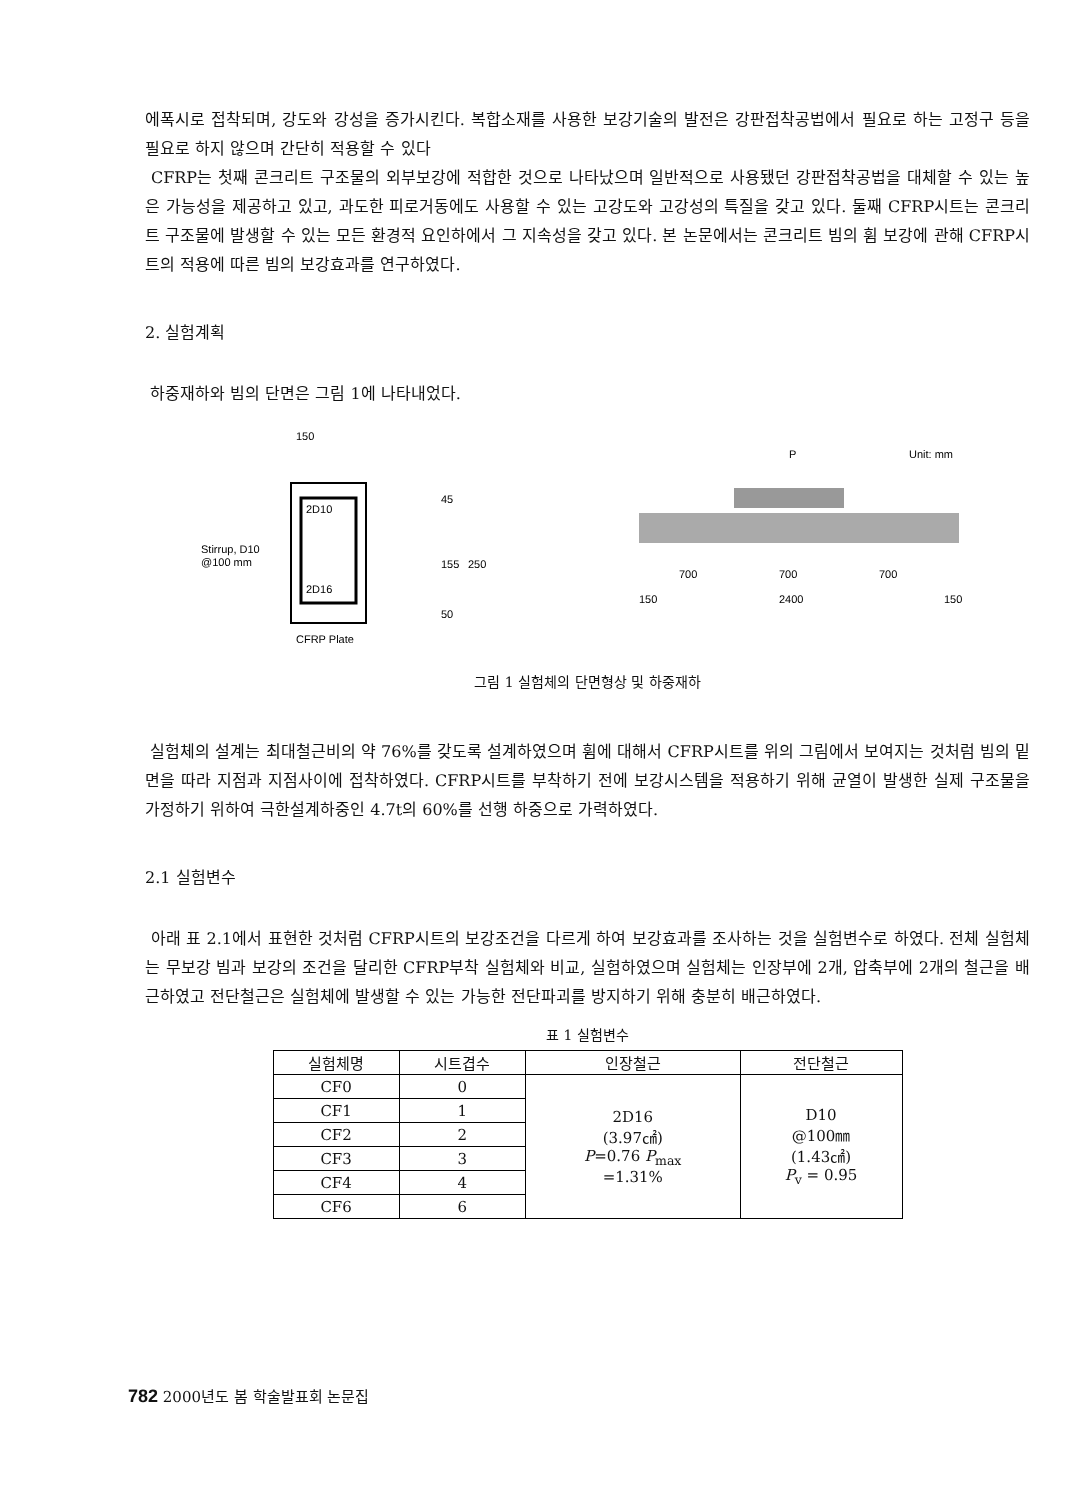에폭시로 접착되며, 강도와 강성을 증가시킨다. 복합소재를 사용한 보강기술의 발전은 강판접착공법에서 필요로 하는 고정구 등을 필요로 하지 않으며 간단히 적용할 수 있다
CFRP는 첫째 콘크리트 구조물의 외부보강에 적합한 것으로 나타났으며 일반적으로 사용됐던 강판접착공법을 대체할 수 있는 높은 가능성을 제공하고 있고, 과도한 피로거동에도 사용할 수 있는 고강도와 고강성의 특질을 갖고 있다. 둘째 CFRP시트는 콘크리트 구조물에 발생할 수 있는 모든 환경적 요인하에서 그 지속성을 갖고 있다. 본 논문에서는 콘크리트 빔의 휨 보강에 관해 CFRP시트의 적용에 따른 빔의 보강효과를 연구하였다.
2. 실험계획
하중재하와 빔의 단면은 그림 1에 나타내었다.
150
2D10
2D16
Stirrup, D10
@100 mm
45
155
250
50
CFRP Plate
P
Unit: mm
700
700
700
150
2400
150
그림 1 실험체의 단면형상 및 하중재하
실험체의 설계는 최대철근비의 약 76%를 갖도록 설계하였으며 휨에 대해서 CFRP시트를 위의 그림에서 보여지는 것처럼 빔의 밑면을 따라 지점과 지점사이에 접착하였다. CFRP시트를 부착하기 전에 보강시스템을 적용하기 위해 균열이 발생한 실제 구조물을 가정하기 위하여 극한설계하중인 4.7t의 60%를 선행 하중으로 가력하였다.
2.1 실험변수
아래 표 2.1에서 표현한 것처럼 CFRP시트의 보강조건을 다르게 하여 보강효과를 조사하는 것을 실험변수로 하였다. 전체 실험체는 무보강 빔과 보강의 조건을 달리한 CFRP부착 실험체와 비교, 실험하였으며 실험체는 인장부에 2개, 압축부에 2개의 철근을 배근하였고 전단철근은 실험체에 발생할 수 있는 가능한 전단파괴를 방지하기 위해 충분히 배근하였다.
표 1 실험변수
| 실험체명 | 시트겹수 | 인장철근 | 전단철근 |
| --- | --- | --- | --- |
| CF0 | 0 | 2D16 (3.97㎠) P =0.76 P<sub>max</sub> =1.31% | D10 @100㎜ (1.43㎠) P<sub>v</sub> = 0.95 |
| CF1 | 1 | | |
| CF2 | 2 | | |
| CF3 | 3 | | |
| CF4 | 4 | | |
| CF6 | 6 | | |
782 2000년도 봄 학술발표회 논문집